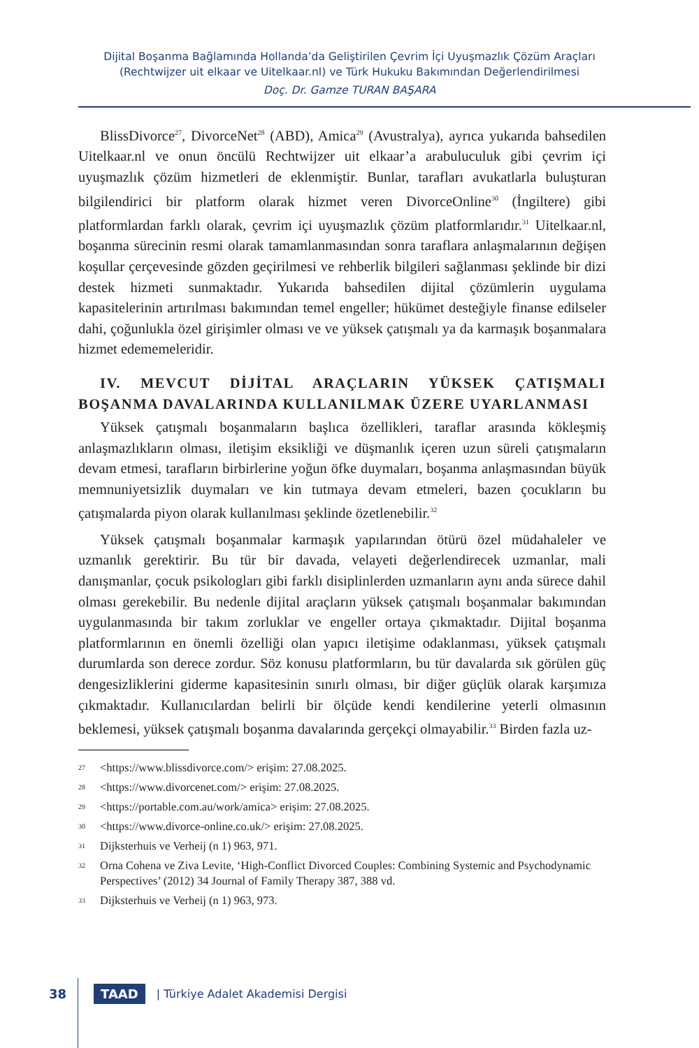Dijital Boşanma Bağlamında Hollanda’da Geliştirilen Çevrim İçi Uyuşmazlık Çözüm Araçları
(Rechtwijzer uit elkaar ve Uitelkaar.nl) ve Türk Hukuku Bakımından Değerlendirilmesi
Doç. Dr. Gamze TURAN BAŞARA
BlissDivorce<sup>27</sup>, DivorceNet<sup>28</sup> (ABD), Amica<sup>29</sup> (Avustralya), ayrıca yukarıda bahsedilen Uitelkaar.nl ve onun öncülü Rechtwijzer uit elkaar’a arabuluculuk gibi çevrim içi uyuşmazlık çözüm hizmetleri de eklenmiştir. Bunlar, tarafları avukatlarla buluşturan bilgilendirici bir platform olarak hizmet veren DivorceOnline<sup>30</sup> (İngiltere) gibi platformlardan farklı olarak, çevrim içi uyuşmazlık çözüm platformlarıdır.<sup>31</sup> Uitelkaar.nl, boşanma sürecinin resmi olarak tamamlanmasından sonra taraflara anlaşmalarının değişen koşullar çerçevesinde gözden geçirilmesi ve rehberlik bilgileri sağlanması şeklinde bir dizi destek hizmeti sunmaktadır. Yukarıda bahsedilen dijital çözümlerin uygulama kapasitelerinin artırılması bakımından temel engeller; hükümet desteğiyle finanse edilseler dahi, çoğunlukla özel girişimler olması ve ve yüksek çatışmalı ya da karmaşık boşanmalara hizmet edememeleridir.
IV. MEVCUT DİJİTAL ARAÇLARIN YÜKSEK ÇATIŞMALI BOŞANMA DAVALARINDA KULLANILMAK ÜZERE UYARLANMASI
Yüksek çatışmalı boşanmaların başlıca özellikleri, taraflar arasında kökleşmiş anlaşmazlıkların olması, iletişim eksikliği ve düşmanlık içeren uzun süreli çatışmaların devam etmesi, tarafların birbirlerine yoğun öfke duymaları, boşanma anlaşmasından büyük memnuniyetsizlik duymaları ve kin tutmaya devam etmeleri, bazen çocukların bu çatışmalarda piyon olarak kullanılması şeklinde özetlenebilir.<sup>32</sup>
Yüksek çatışmalı boşanmalar karmaşık yapılarından ötürü özel müdahaleler ve uzmanlık gerektirir. Bu tür bir davada, velayeti değerlendirecek uzmanlar, mali danışmanlar, çocuk psikologları gibi farklı disiplinlerden uzmanların aynı anda sürece dahil olması gerekebilir. Bu nedenle dijital araçların yüksek çatışmalı boşanmalar bakımından uygulanmasında bir takım zorluklar ve engeller ortaya çıkmaktadır. Dijital boşanma platformlarının en önemli özelliği olan yapıcı iletişime odaklanması, yüksek çatışmalı durumlarda son derece zordur. Söz konusu platformların, bu tür davalarda sık görülen güç dengesizliklerini giderme kapasitesinin sınırlı olması, bir diğer güçlük olarak karşımıza çıkmaktadır. Kullanıcılardan belirli bir ölçüde kendi kendilerine yeterli olmasının beklemesi, yüksek çatışmalı boşanma davalarında gerçekçi olmayabilir.<sup>33</sup> Birden fazla uz-
27 <https://www.blissdivorce.com/> erişim: 27.08.2025.
28 <https://www.divorcenet.com/> erişim: 27.08.2025.
29 <https://portable.com.au/work/amica> erişim: 27.08.2025.
30 <https://www.divorce-online.co.uk/> erişim: 27.08.2025.
31 Dijksterhuis ve Verheij (n 1) 963, 971.
32 Orna Cohena ve Ziva Levite, ‘High-Conflict Divorced Couples: Combining Systemic and Psychodynamic Perspectives’ (2012) 34 Journal of Family Therapy 387, 388 vd.
33 Dijksterhuis ve Verheij (n 1) 963, 973.
38 TAAD | Türkiye Adalet Akademisi Dergisi